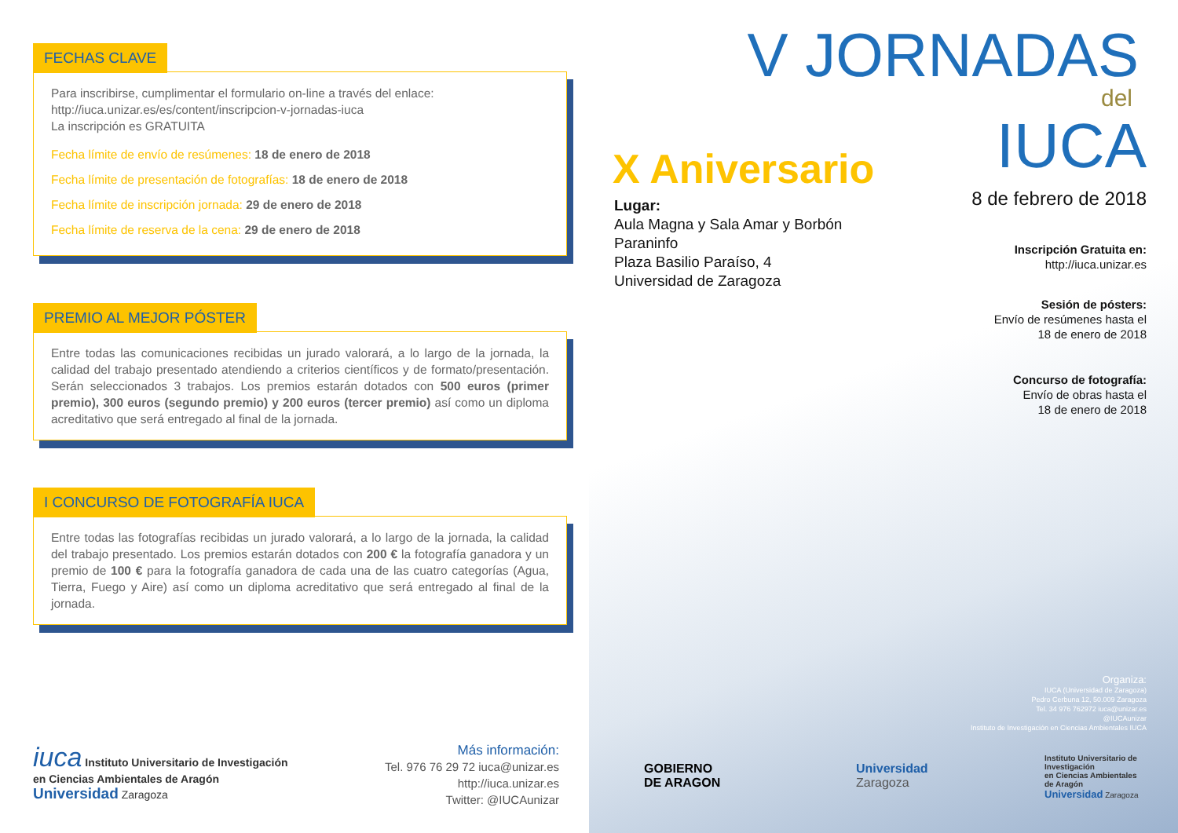FECHAS CLAVE
Para inscribirse, cumplimentar el formulario on-line a través del enlace:
http://iuca.unizar.es/es/content/inscripcion-v-jornadas-iuca
La inscripción es GRATUITA
Fecha límite de envío de resúmenes: 18 de enero de 2018
Fecha límite de presentación de fotografías: 18 de enero de 2018
Fecha límite de inscripción jornada: 29 de enero de 2018
Fecha límite de reserva de la cena: 29 de enero de 2018
PREMIO AL MEJOR PÓSTER
Entre todas las comunicaciones recibidas un jurado valorará, a lo largo de la jornada, la calidad del trabajo presentado atendiendo a criterios científicos y de formato/presentación. Serán seleccionados 3 trabajos. Los premios estarán dotados con 500 euros (primer premio), 300 euros (segundo premio) y 200 euros (tercer premio) así como un diploma acreditativo que será entregado al final de la jornada.
I CONCURSO DE FOTOGRAFÍA IUCA
Entre todas las fotografías recibidas un jurado valorará, a lo largo de la jornada, la calidad del trabajo presentado. Los premios estarán dotados con 200 € la fotografía ganadora y un premio de 100 € para la fotografía ganadora de cada una de las cuatro categorías (Agua, Tierra, Fuego y Aire) así como un diploma acreditativo que será entregado al final de la jornada.
iuca Instituto Universitario de Investigación
en Ciencias Ambientales de Aragón
Universidad Zaragoza
Más información:
Tel. 976 76 29 72 iuca@unizar.es
http://iuca.unizar.es
Twitter: @IUCAunizar
V JORNADAS
del
IUCA X Aniversario
Lugar:
Aula Magna y Sala Amar y Borbón
Paraninfo
Plaza Basilio Paraíso, 4
Universidad de Zaragoza
8 de febrero de 2018
Inscripción Gratuita en:
http://iuca.unizar.es
Sesión de pósters:
Envío de resúmenes hasta el
18 de enero de 2018
Concurso de fotografía:
Envío de obras hasta el
18 de enero de 2018
Organiza:
IUCA (Universidad de Zaragoza)
Pedro Cerbuna 12, 50.009 Zaragoza
Tel. 34 976 762972 iuca@unizar.es
@IUCAunizar
Instituto de Investigación en Ciencias Ambientales IUCA
GOBIERNO
DE ARAGON
Universidad
Zaragoza
Instituto Universitario de Investigación
en Ciencias Ambientales
de Aragón
Universidad Zaragoza